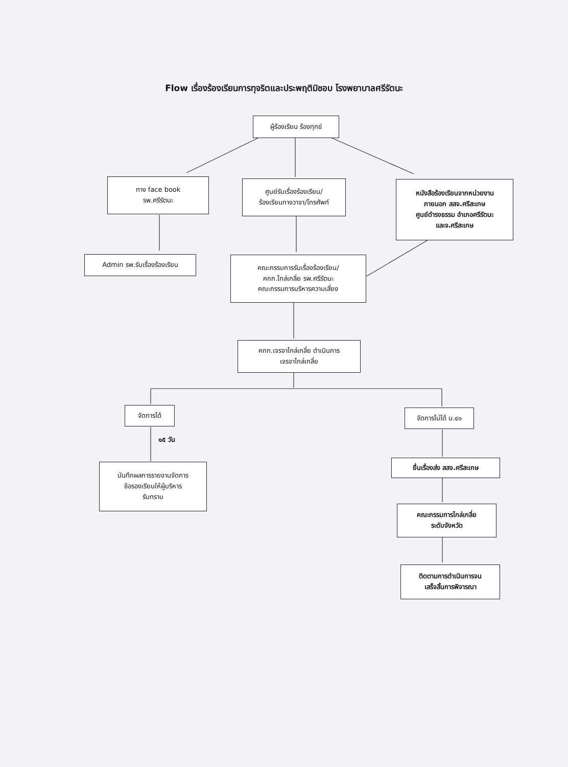Flow เรื่องร้องเรียนการทุจริตและประพฤติมิชอบ โรงพยาบาลศรีรัตนะ
ผู้ร้องเรียน ร้องทุกข์
ทาง face book
รพ.ศรีรัตนะ
ศูนย์รับเรื่องร้องเรียน/
ร้องเรียนทางวาจา/โทรศัพท์
หนังสือร้องเรียนจากหน่วยงาน
ภายนอก สสจ.ศรีสะเกษ
ศูนย์ดำรงธรรม อำเภอศรีรัตนะ
และจ.ศรีสะเกษ
Admin รพ.รับเรื่องร้องเรียน
คณะกรรมการรับเรื่องร้องเรียน/
คกก.ไกล่เกลี่ย รพ.ศรีรัตนะ
คณะกรรมการบริหารความเสี่ยง
คกก.เจรจาไกล่เกลี่ย ดำเนินการ
เจรจาไกล่เกลี่ย
จัดการได้
๑๕ วัน
บันทึกผลการรายงานจัดการ
ข้อรองเรียนให้ผู้บริหาร
รับทราบ
จัดการไม่ได้ ม.๔๑
ยื่นเรื่องส่ง สสจ.ศรีสะเกษ
คณะกรรมการไกล่เกลี่ย
ระดับจังหวัด
ติดตามการดำเนินการจน
เสร็จสิ้นการพิจารณา